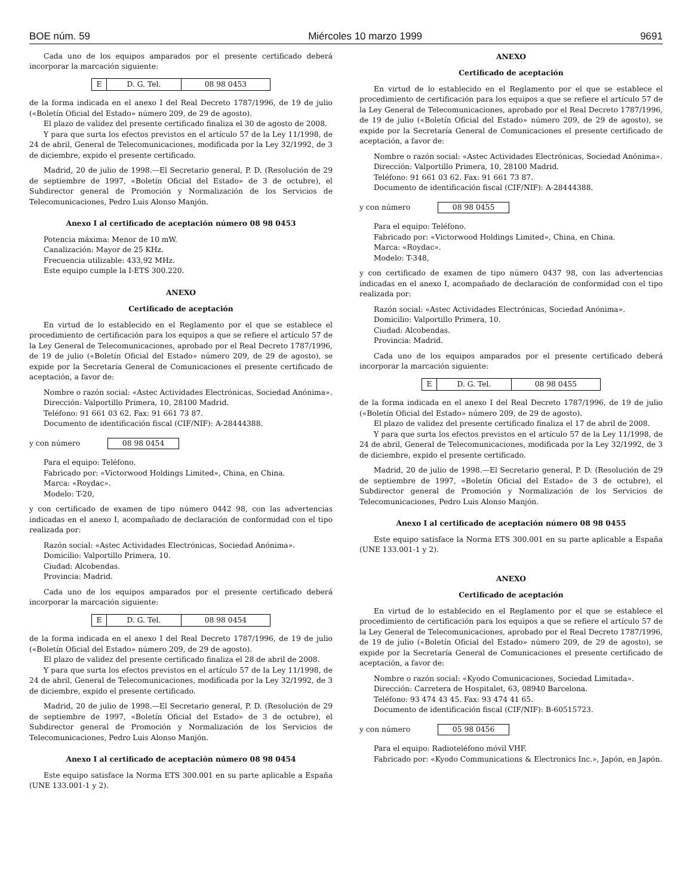BOE núm. 59 Miércoles 10 marzo 1999 9691
Cada uno de los equipos amparados por el presente certificado deberá incorporar la marcación siguiente:
| E | D. G. Tel. | 08 98 0453 |
de la forma indicada en el anexo I del Real Decreto 1787/1996, de 19 de julio («Boletín Oficial del Estado» número 209, de 29 de agosto).
El plazo de validez del presente certificado finaliza el 30 de agosto de 2008.
Y para que surta los efectos previstos en el artículo 57 de la Ley 11/1998, de 24 de abril, General de Telecomunicaciones, modificada por la Ley 32/1992, de 3 de diciembre, expido el presente certificado.
Madrid, 20 de julio de 1998.—El Secretario general, P. D. (Resolución de 29 de septiembre de 1997, «Boletín Oficial del Estado» de 3 de octubre), el Subdirector general de Promoción y Normalización de los Servicios de Telecomunicaciones, Pedro Luis Alonso Manjón.
Anexo I al certificado de aceptación número 08 98 0453
Potencia máxima: Menor de 10 mW.
Canalización: Mayor de 25 KHz.
Frecuencia utilizable: 433,92 MHz.
Este equipo cumple la I-ETS 300.220.
ANEXO
Certificado de aceptación
En virtud de lo establecido en el Reglamento por el que se establece el procedimiento de certificación para los equipos a que se refiere el artículo 57 de la Ley General de Telecomunicaciones, aprobado por el Real Decreto 1787/1996, de 19 de julio («Boletín Oficial del Estado» número 209, de 29 de agosto), se expide por la Secretaría General de Comunicaciones el presente certificado de aceptación, a favor de:
Nombre o razón social: «Astec Actividades Electrónicas, Sociedad Anónima».
Dirección: Valportillo Primera, 10, 28100 Madrid.
Teléfono: 91 661 03 62. Fax: 91 661 73 87.
Documento de identificación fiscal (CIF/NIF): A-28444388.
y con número 08 98 0454
Para el equipo: Teléfono.
Fabricado por: «Victorwood Holdings Limited», China, en China.
Marca: «Roydac».
Modelo: T-20,
y con certificado de examen de tipo número 0442 98, con las advertencias indicadas en el anexo I, acompañado de declaración de conformidad con el tipo realizada por:
Razón social: «Astec Actividades Electrónicas, Sociedad Anónima».
Domicilio: Valportillo Primera, 10.
Ciudad: Alcobendas.
Provincia: Madrid.
Cada uno de los equipos amparados por el presente certificado deberá incorporar la marcación siguiente:
| E | D. G. Tel. | 08 98 0454 |
de la forma indicada en el anexo I del Real Decreto 1787/1996, de 19 de julio («Boletín Oficial del Estado» número 209, de 29 de agosto).
El plazo de validez del presente certificado finaliza el 28 de abril de 2008.
Y para que surta los efectos previstos en el artículo 57 de la Ley 11/1998, de 24 de abril, General de Telecomunicaciones, modificada por la Ley 32/1992, de 3 de diciembre, expido el presente certificado.
Madrid, 20 de julio de 1998.—El Secretario general, P. D. (Resolución de 29 de septiembre de 1997, «Boletín Oficial del Estado» de 3 de octubre), el Subdirector general de Promoción y Normalización de los Servicios de Telecomunicaciones, Pedro Luis Alonso Manjón.
Anexo I al certificado de aceptación número 08 98 0454
Este equipo satisface la Norma ETS 300.001 en su parte aplicable a España (UNE 133.001-1 y 2).
ANEXO
Certificado de aceptación
En virtud de lo establecido en el Reglamento por el que se establece el procedimiento de certificación para los equipos a que se refiere el artículo 57 de la Ley General de Telecomunicaciones, aprobado por el Real Decreto 1787/1996, de 19 de julio («Boletín Oficial del Estado» número 209, de 29 de agosto), se expide por la Secretaría General de Comunicaciones el presente certificado de aceptación, a favor de:
Nombre o razón social: «Astec Actividades Electrónicas, Sociedad Anónima».
Dirección: Valportillo Primera, 10, 28100 Madrid.
Teléfono: 91 661 03 62. Fax: 91 661 73 87.
Documento de identificación fiscal (CIF/NIF): A-28444388.
y con número 08 98 0455
Para el equipo: Teléfono.
Fabricado por: «Victorwood Holdings Limited», China, en China.
Marca: «Roydac».
Modelo: T-348,
y con certificado de examen de tipo número 0437 98, con las advertencias indicadas en el anexo I, acompañado de declaración de conformidad con el tipo realizada por:
Razón social: «Astec Actividades Electrónicas, Sociedad Anónima».
Domicilio: Valportillo Primera, 10.
Ciudad: Alcobendas.
Provincia: Madrid.
Cada uno de los equipos amparados por el presente certificado deberá incorporar la marcación siguiente:
| E | D. G. Tel. | 08 98 0455 |
de la forma indicada en el anexo I del Real Decreto 1787/1996, de 19 de julio («Boletín Oficial del Estado» número 209, de 29 de agosto).
El plazo de validez del presente certificado finaliza el 17 de abril de 2008.
Y para que surta los efectos previstos en el artículo 57 de la Ley 11/1998, de 24 de abril, General de Telecomunicaciones, modificada por la Ley 32/1992, de 3 de diciembre, expido el presente certificado.
Madrid, 20 de julio de 1998.—El Secretario general, P. D. (Resolución de 29 de septiembre de 1997, «Boletín Oficial del Estado» de 3 de octubre), el Subdirector general de Promoción y Normalización de los Servicios de Telecomunicaciones, Pedro Luis Alonso Manjón.
Anexo I al certificado de aceptación número 08 98 0455
Este equipo satisface la Norma ETS 300.001 en su parte aplicable a España (UNE 133.001-1 y 2).
ANEXO
Certificado de aceptación
En virtud de lo establecido en el Reglamento por el que se establece el procedimiento de certificación para los equipos a que se refiere el artículo 57 de la Ley General de Telecomunicaciones, aprobado por el Real Decreto 1787/1996, de 19 de julio («Boletín Oficial del Estado» número 209, de 29 de agosto), se expide por la Secretaría General de Comunicaciones el presente certificado de aceptación, a favor de:
Nombre o razón social: «Kyodo Comunicaciones, Sociedad Limitada».
Dirección: Carretera de Hospitalet, 63, 08940 Barcelona.
Teléfono: 93 474 43 45. Fax: 93 474 41 65.
Documento de identificación fiscal (CIF/NIF): B-60515723.
y con número 05 98 0456
Para el equipo: Radioteléfono móvil VHF.
Fabricado por: «Kyodo Communications & Electronics Inc.», Japón, en Japón.